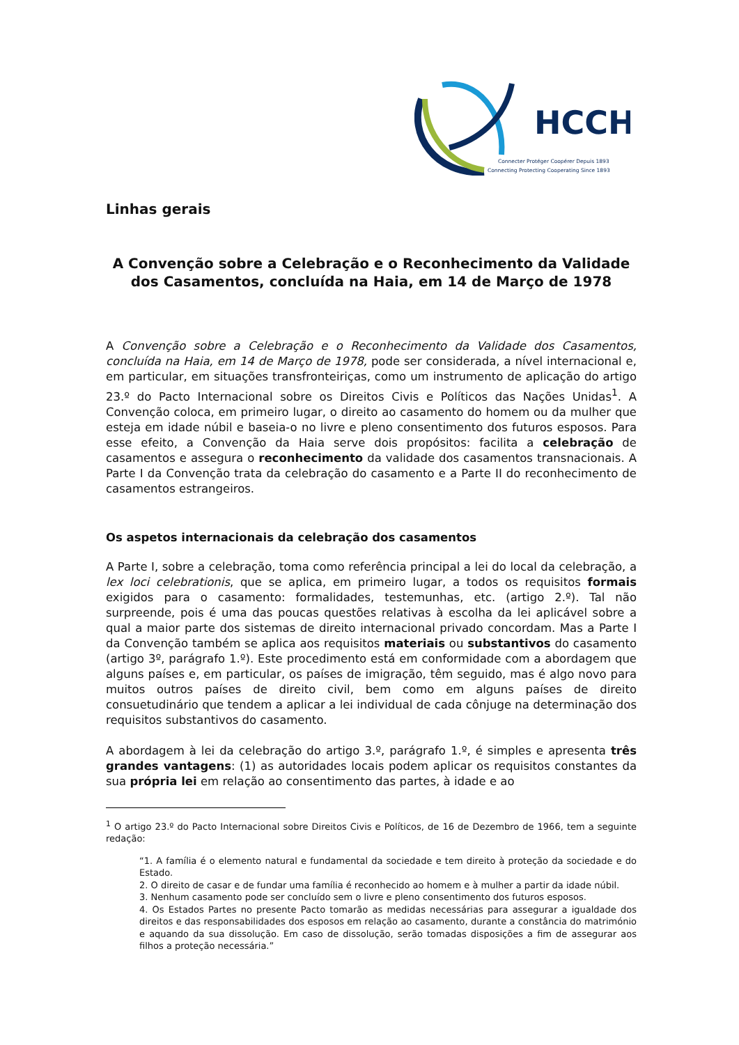HCCH
Connecter Protéger Coopérer Depuis 1893
Connecting Protecting Cooperating Since 1893
Linhas gerais
A Convenção sobre a Celebração e o Reconhecimento da Validade dos Casamentos, concluída na Haia, em 14 de Março de 1978
A Convenção sobre a Celebração e o Reconhecimento da Validade dos Casamentos, concluída na Haia, em 14 de Março de 1978, pode ser considerada, a nível internacional e, em particular, em situações transfronteiriças, como um instrumento de aplicação do artigo 23.º do Pacto Internacional sobre os Direitos Civis e Políticos das Nações Unidas<sup>1</sup>. A Convenção coloca, em primeiro lugar, o direito ao casamento do homem ou da mulher que esteja em idade núbil e baseia-o no livre e pleno consentimento dos futuros esposos. Para esse efeito, a Convenção da Haia serve dois propósitos: facilita a celebração de casamentos e assegura o reconhecimento da validade dos casamentos transnacionais. A Parte I da Convenção trata da celebração do casamento e a Parte II do reconhecimento de casamentos estrangeiros.
Os aspetos internacionais da celebração dos casamentos
A Parte I, sobre a celebração, toma como referência principal a lei do local da celebração, a lex loci celebrationis, que se aplica, em primeiro lugar, a todos os requisitos formais exigidos para o casamento: formalidades, testemunhas, etc. (artigo 2.º). Tal não surpreende, pois é uma das poucas questões relativas à escolha da lei aplicável sobre a qual a maior parte dos sistemas de direito internacional privado concordam. Mas a Parte I da Convenção também se aplica aos requisitos materiais ou substantivos do casamento (artigo 3º, parágrafo 1.º). Este procedimento está em conformidade com a abordagem que alguns países e, em particular, os países de imigração, têm seguido, mas é algo novo para muitos outros países de direito civil, bem como em alguns países de direito consuetudinário que tendem a aplicar a lei individual de cada cônjuge na determinação dos requisitos substantivos do casamento.
A abordagem à lei da celebração do artigo 3.º, parágrafo 1.º, é simples e apresenta três grandes vantagens: (1) as autoridades locais podem aplicar os requisitos constantes da sua própria lei em relação ao consentimento das partes, à idade e ao
<sup>1</sup> O artigo 23.º do Pacto Internacional sobre Direitos Civis e Políticos, de 16 de Dezembro de 1966, tem a seguinte redação:
“1. A família é o elemento natural e fundamental da sociedade e tem direito à proteção da sociedade e do Estado.
2. O direito de casar e de fundar uma família é reconhecido ao homem e à mulher a partir da idade núbil.
3. Nenhum casamento pode ser concluído sem o livre e pleno consentimento dos futuros esposos.
4. Os Estados Partes no presente Pacto tomarão as medidas necessárias para assegurar a igualdade dos direitos e das responsabilidades dos esposos em relação ao casamento, durante a constância do matrimónio e aquando da sua dissolução. Em caso de dissolução, serão tomadas disposições a fim de assegurar aos filhos a proteção necessária.”